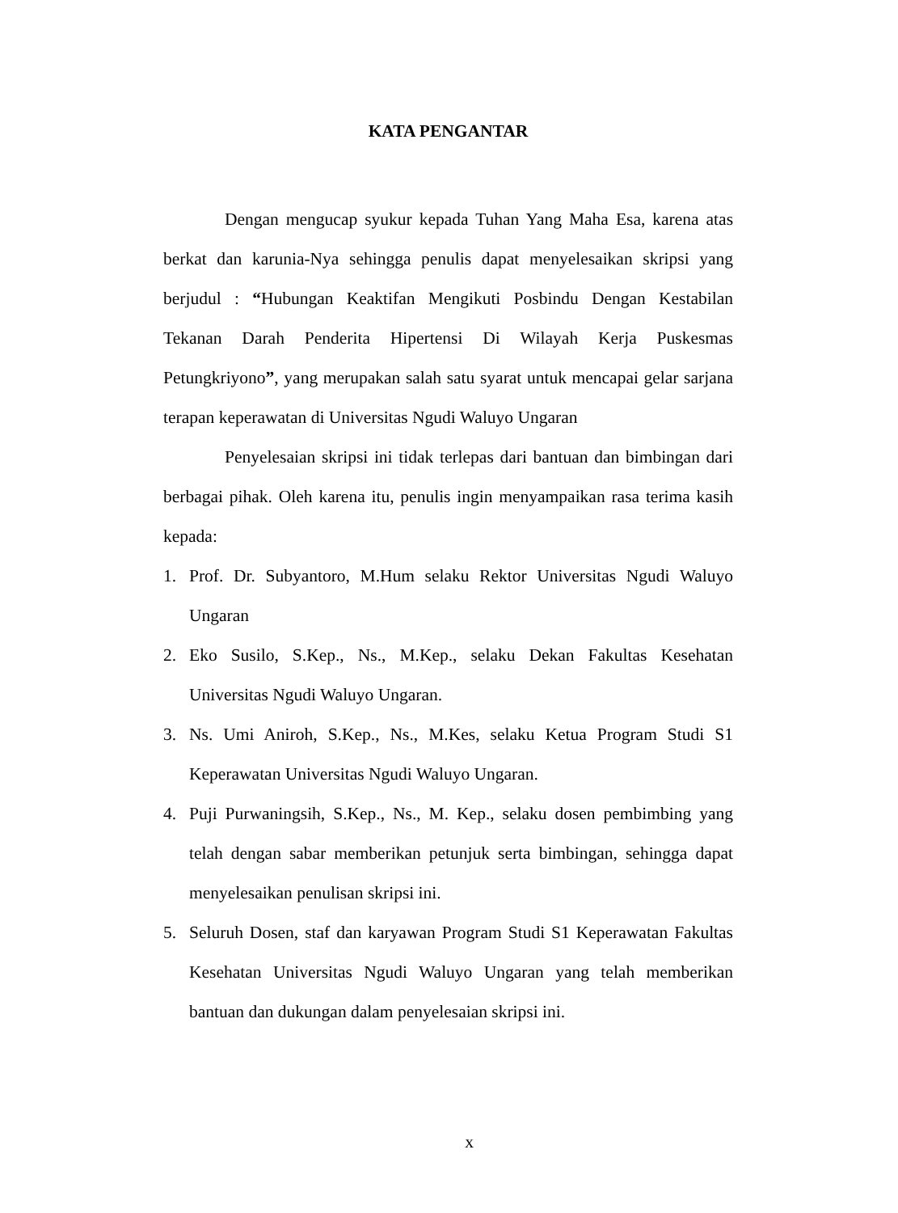KATA PENGANTAR
Dengan mengucap syukur kepada Tuhan Yang Maha Esa, karena atas berkat dan karunia-Nya sehingga penulis dapat menyelesaikan skripsi yang berjudul : “Hubungan Keaktifan Mengikuti Posbindu Dengan Kestabilan Tekanan Darah Penderita Hipertensi Di Wilayah Kerja Puskesmas Petungkriyono”, yang merupakan salah satu syarat untuk mencapai gelar sarjana terapan keperawatan di Universitas Ngudi Waluyo Ungaran
Penyelesaian skripsi ini tidak terlepas dari bantuan dan bimbingan dari berbagai pihak. Oleh karena itu, penulis ingin menyampaikan rasa terima kasih kepada:
1. Prof. Dr. Subyantoro, M.Hum selaku Rektor Universitas Ngudi Waluyo Ungaran
2. Eko Susilo, S.Kep., Ns., M.Kep., selaku Dekan Fakultas Kesehatan Universitas Ngudi Waluyo Ungaran.
3. Ns. Umi Aniroh, S.Kep., Ns., M.Kes, selaku Ketua Program Studi S1 Keperawatan Universitas Ngudi Waluyo Ungaran.
4. Puji Purwaningsih, S.Kep., Ns., M. Kep., selaku dosen pembimbing yang telah dengan sabar memberikan petunjuk serta bimbingan, sehingga dapat menyelesaikan penulisan skripsi ini.
5. Seluruh Dosen, staf dan karyawan Program Studi S1 Keperawatan Fakultas Kesehatan Universitas Ngudi Waluyo Ungaran yang telah memberikan bantuan dan dukungan dalam penyelesaian skripsi ini.
x